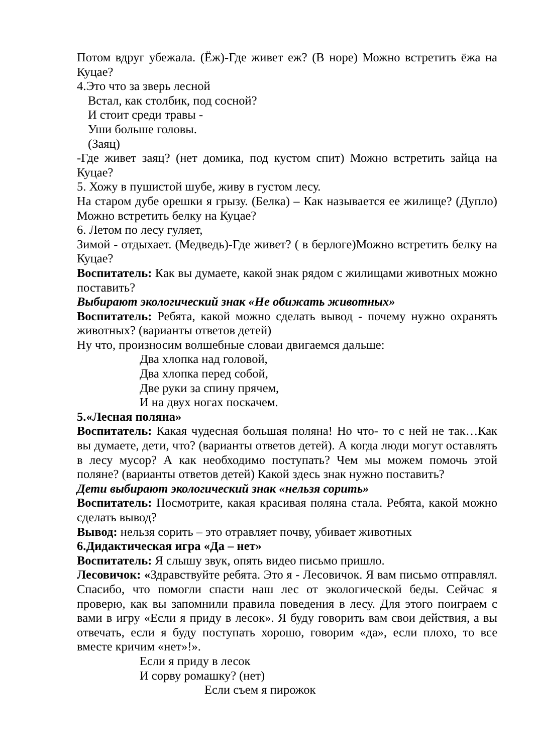Потом вдруг убежала. (Ёж)-Где живет еж? (В норе) Можно встретить ёжа на Куцае?
4.Это что за зверь лесной
Встал, как столбик, под сосной?
И стоит среди травы -
Уши больше головы.
(Заяц)
-Где живет заяц? (нет домика, под кустом спит) Можно встретить зайца на Куцае?
5. Хожу в пушистой шубе, живу в густом лесу.
На старом дубе орешки я грызу. (Белка) – Как называется ее жилище? (Дупло) Можно встретить белку на Куцае?
6. Летом по лесу гуляет,
Зимой - отдыхает. (Медведь)-Где живет? ( в берлоге)Можно встретить белку на Куцае?
Воспитатель: Как вы думаете, какой знак рядом с жилищами животных можно поставить?
Выбирают экологический знак «Не обижать животных»
Воспитатель: Ребята, какой можно сделать вывод - почему нужно охранять животных? (варианты ответов детей)
Ну что, произносим волшебные словаи двигаемся дальше:
Два хлопка над головой,
Два хлопка перед собой,
Две руки за спину прячем,
И на двух ногах поскачем.
5.«Лесная поляна»
Воспитатель: Какая чудесная большая поляна! Но что- то с ней не так…Как вы думаете, дети, что? (варианты ответов детей). А когда люди могут оставлять в лесу мусор? А как необходимо поступать? Чем мы можем помочь этой поляне? (варианты ответов детей) Какой здесь знак нужно поставить?
Дети выбирают экологический знак «нельзя сорить»
Воспитатель: Посмотрите, какая красивая поляна стала. Ребята, какой можно сделать вывод?
Вывод: нельзя сорить – это отравляет почву, убивает животных
6.Дидактическая игра «Да – нет»
Воспитатель: Я слышу звук, опять видео письмо пришло.
Лесовичок: «Здравствуйте ребята. Это я - Лесовичок. Я вам письмо отправлял. Спасибо, что помогли спасти наш лес от экологической беды. Сейчас я проверю, как вы запомнили правила поведения в лесу. Для этого поиграем с вами в игру «Если я приду в лесок». Я буду говорить вам свои действия, а вы отвечать, если я буду поступать хорошо, говорим «да», если плохо, то все вместе кричим «нет»!».
Если я приду в лесок
И сорву ромашку? (нет)
Если съем я пирожок